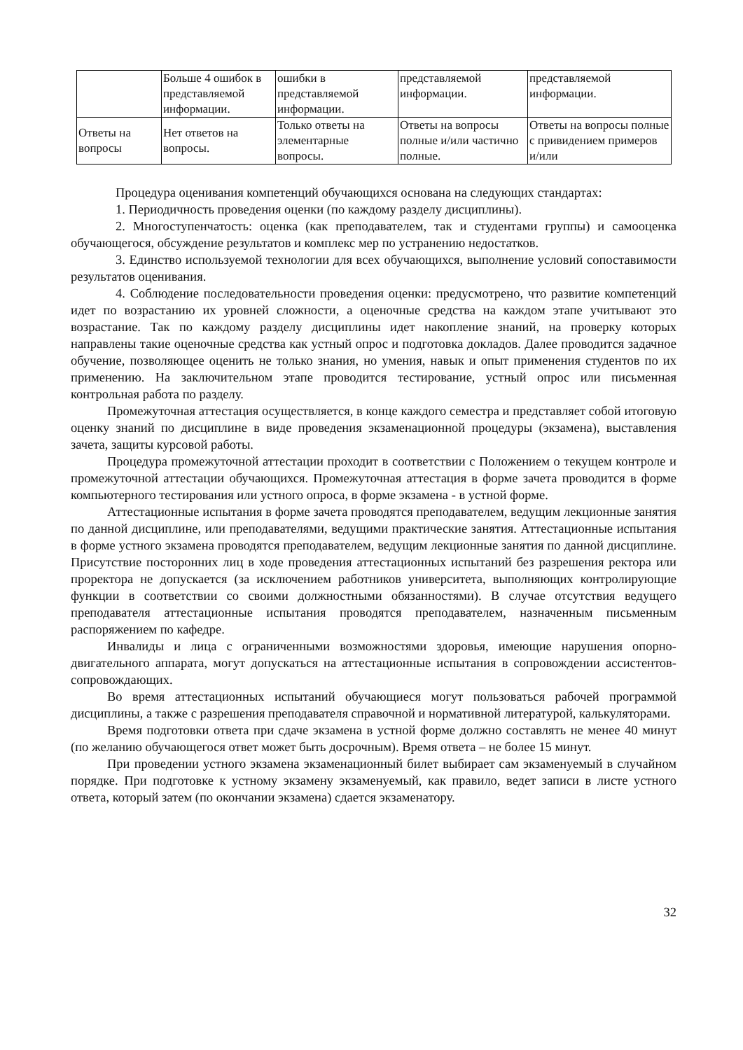| | Больше 4 ошибок в представляемой информации. | ошибки в представляемой информации. | представляемой информации. | представляемой информации. |
| Ответы на вопросы | Нет ответов на вопросы. | Только ответы на элементарные вопросы. | Ответы на вопросы полные и/или частично полные. | Ответы на вопросы полные с привидением примеров и/или |
Процедура оценивания компетенций обучающихся основана на следующих стандартах:
1. Периодичность проведения оценки (по каждому разделу дисциплины).
2. Многоступенчатость: оценка (как преподавателем, так и студентами группы) и самооценка обучающегося, обсуждение результатов и комплекс мер по устранению недостатков.
3. Единство используемой технологии для всех обучающихся, выполнение условий сопоставимости результатов оценивания.
4. Соблюдение последовательности проведения оценки: предусмотрено, что развитие компетенций идет по возрастанию их уровней сложности, а оценочные средства на каждом этапе учитывают это возрастание. Так по каждому разделу дисциплины идет накопление знаний, на проверку которых направлены такие оценочные средства как устный опрос и подготовка докладов. Далее проводится задачное обучение, позволяющее оценить не только знания, но умения, навык и опыт применения студентов по их применению. На заключительном этапе проводится тестирование, устный опрос или письменная контрольная работа по разделу.
Промежуточная аттестация осуществляется, в конце каждого семестра и представляет собой итоговую оценку знаний по дисциплине в виде проведения экзаменационной процедуры (экзамена), выставления зачета, защиты курсовой работы.
Процедура промежуточной аттестации проходит в соответствии с Положением о текущем контроле и промежуточной аттестации обучающихся. Промежуточная аттестация в форме зачета проводится в форме компьютерного тестирования или устного опроса, в форме экзамена - в устной форме.
Аттестационные испытания в форме зачета проводятся преподавателем, ведущим лекционные занятия по данной дисциплине, или преподавателями, ведущими практические занятия. Аттестационные испытания в форме устного экзамена проводятся преподавателем, ведущим лекционные занятия по данной дисциплине. Присутствие посторонних лиц в ходе проведения аттестационных испытаний без разрешения ректора или проректора не допускается (за исключением работников университета, выполняющих контролирующие функции в соответствии со своими должностными обязанностями). В случае отсутствия ведущего преподавателя аттестационные испытания проводятся преподавателем, назначенным письменным распоряжением по кафедре.
Инвалиды и лица с ограниченными возможностями здоровья, имеющие нарушения опорно-двигательного аппарата, могут допускаться на аттестационные испытания в сопровождении ассистентов-сопровождающих.
Во время аттестационных испытаний обучающиеся могут пользоваться рабочей программой дисциплины, а также с разрешения преподавателя справочной и нормативной литературой, калькуляторами.
Время подготовки ответа при сдаче экзамена в устной форме должно составлять не менее 40 минут (по желанию обучающегося ответ может быть досрочным). Время ответа – не более 15 минут.
При проведении устного экзамена экзаменационный билет выбирает сам экзаменуемый в случайном порядке. При подготовке к устному экзамену экзаменуемый, как правило, ведет записи в листе устного ответа, который затем (по окончании экзамена) сдается экзаменатору.
32